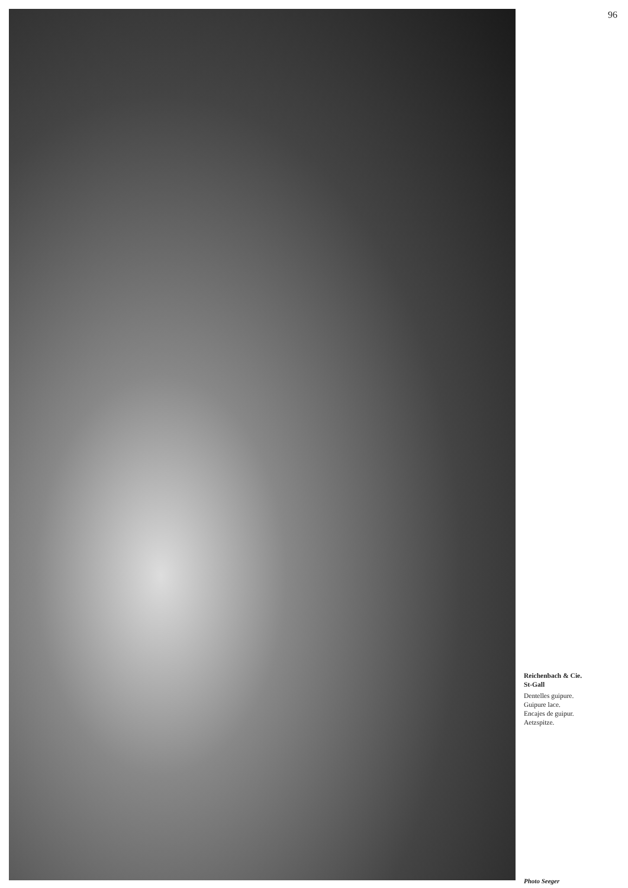96
Reichenbach & Cie.
St-Gall
Dentelles guipure.
Guipure lace.
Encajes de guipur.
Aetzspitze.
Photo Seeger